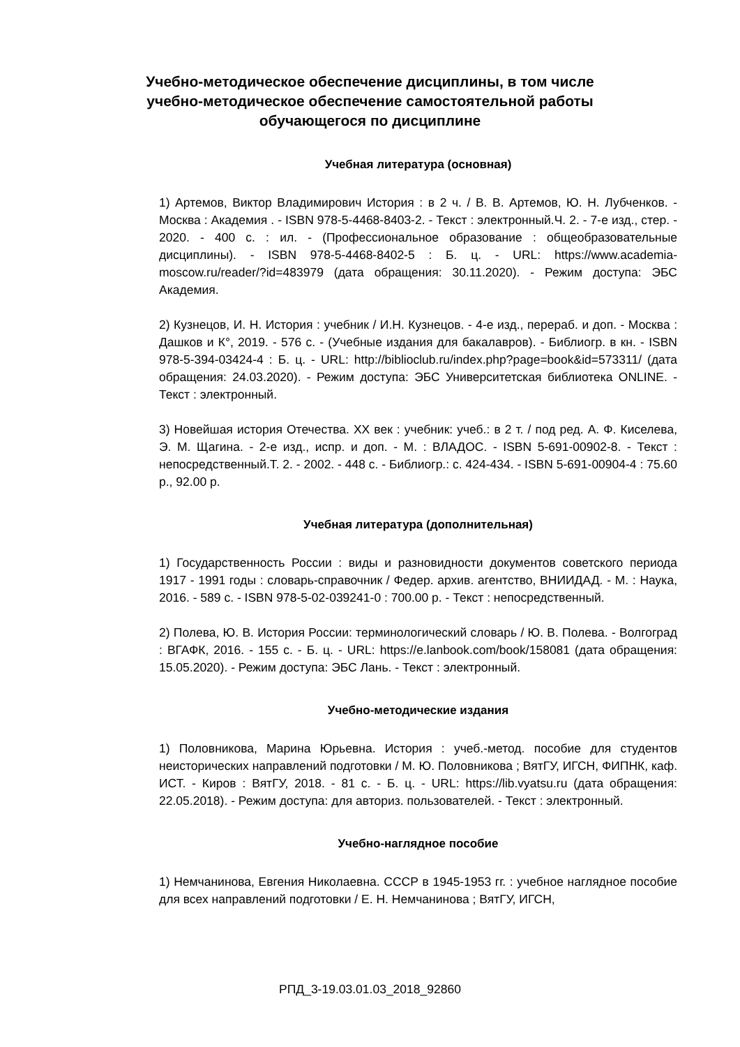Учебно-методическое обеспечение дисциплины, в том числе учебно-методическое обеспечение самостоятельной работы обучающегося по дисциплине
Учебная литература (основная)
1) Артемов, Виктор Владимирович История : в 2 ч. / В. В. Артемов, Ю. Н. Лубченков. - Москва : Академия . - ISBN 978-5-4468-8403-2. - Текст : электронный.Ч. 2. - 7-е изд., стер. - 2020. - 400 с. : ил. - (Профессиональное образование : общеобразовательные дисциплины). - ISBN 978-5-4468-8402-5 : Б. ц. - URL: https://www.academia-moscow.ru/reader/?id=483979 (дата обращения: 30.11.2020). - Режим доступа: ЭБС Академия.
2) Кузнецов, И. Н. История : учебник / И.Н. Кузнецов. - 4-е изд., перераб. и доп. - Москва : Дашков и К°, 2019. - 576 с. - (Учебные издания для бакалавров). - Библиогр. в кн. - ISBN 978-5-394-03424-4 : Б. ц. - URL: http://biblioclub.ru/index.php?page=book&id=573311/ (дата обращения: 24.03.2020). - Режим доступа: ЭБС Университетская библиотека ONLINE. - Текст : электронный.
3) Новейшая история Отечества. XX век : учебник: учеб.: в 2 т. / под ред. А. Ф. Киселева, Э. М. Щагина. - 2-е изд., испр. и доп. - М. : ВЛАДОС. - ISBN 5-691-00902-8. - Текст : непосредственный.Т. 2. - 2002. - 448 с. - Библиогр.: с. 424-434. - ISBN 5-691-00904-4 : 75.60 р., 92.00 р.
Учебная литература (дополнительная)
1) Государственность России : виды и разновидности документов советского периода 1917 - 1991 годы : словарь-справочник / Федер. архив. агентство, ВНИИДАД. - М. : Наука, 2016. - 589 с. - ISBN 978-5-02-039241-0 : 700.00 р. - Текст : непосредственный.
2) Полева, Ю. В. История России: терминологический словарь / Ю. В. Полева. - Волгоград : ВГАФК, 2016. - 155 с. - Б. ц. - URL: https://e.lanbook.com/book/158081 (дата обращения: 15.05.2020). - Режим доступа: ЭБС Лань. - Текст : электронный.
Учебно-методические издания
1) Половникова, Марина Юрьевна. История : учеб.-метод. пособие для студентов неисторических направлений подготовки / М. Ю. Половникова ; ВятГУ, ИГСН, ФИПНК, каф. ИСТ. - Киров : ВятГУ, 2018. - 81 с. - Б. ц. - URL: https://lib.vyatsu.ru (дата обращения: 22.05.2018). - Режим доступа: для авториз. пользователей. - Текст : электронный.
Учебно-наглядное пособие
1) Немчанинова, Евгения Николаевна. СССР в 1945-1953 гг. : учебное наглядное пособие для всех направлений подготовки / Е. Н. Немчанинова ; ВятГУ, ИГСН,
РПД_3-19.03.01.03_2018_92860